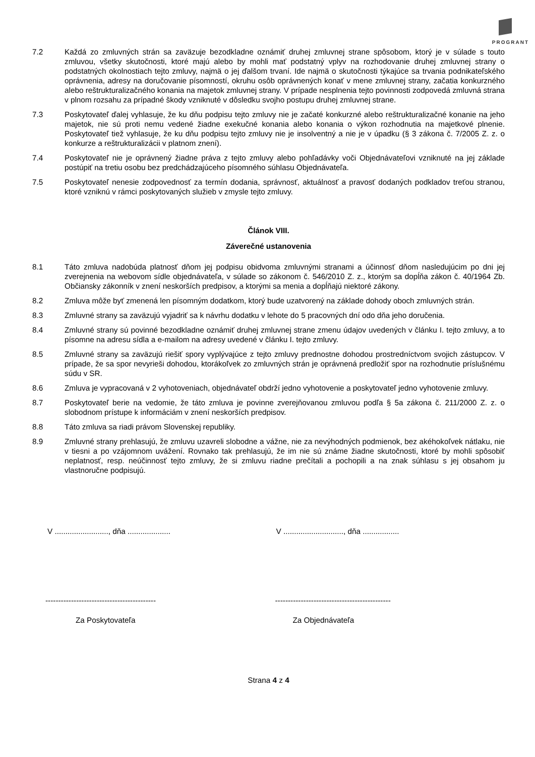PROGRANT
7.2 Každá zo zmluvných strán sa zaväzuje bezodkladne oznámiť druhej zmluvnej strane spôsobom, ktorý je v súlade s touto zmluvou, všetky skutočnosti, ktoré majú alebo by mohli mať podstatný vplyv na rozhodovanie druhej zmluvnej strany o podstatných okolnostiach tejto zmluvy, najmä o jej ďalšom trvaní. Ide najmä o skutočnosti týkajúce sa trvania podnikateľského oprávnenia, adresy na doručovanie písomností, okruhu osôb oprávnených konať v mene zmluvnej strany, začatia konkurzného alebo reštrukturalizačného konania na majetok zmluvnej strany. V prípade nesplnenia tejto povinnosti zodpovedá zmluvná strana v plnom rozsahu za prípadné škody vzniknuté v dôsledku svojho postupu druhej zmluvnej strane.
7.3 Poskytovateľ ďalej vyhlasuje, že ku dňu podpisu tejto zmluvy nie je začaté konkurzné alebo reštrukturalizačné konanie na jeho majetok, nie sú proti nemu vedené žiadne exekučné konania alebo konania o výkon rozhodnutia na majetkové plnenie. Poskytovateľ tiež vyhlasuje, že ku dňu podpisu tejto zmluvy nie je insolventný a nie je v úpadku (§ 3 zákona č. 7/2005 Z. z. o konkurze a reštrukturalizácii v platnom znení).
7.4 Poskytovateľ nie je oprávnený žiadne práva z tejto zmluvy alebo pohľadávky voči Objednávateľovi vzniknuté na jej základe postúpiť na tretiu osobu bez predchádzajúceho písomného súhlasu Objednávateľa.
7.5 Poskytovateľ nenesie zodpovednosť za termín dodania, správnosť, aktuálnosť a pravosť dodaných podkladov treťou stranou, ktoré vzniknú v rámci poskytovaných služieb v zmysle tejto zmluvy.
Článok VIII.
Záverečné ustanovenia
8.1 Táto zmluva nadobúda platnosť dňom jej podpisu obidvoma zmluvnými stranami a účinnosť dňom nasledujúcim po dni jej zverejnenia na webovom sídle objednávateľa, v súlade so zákonom č. 546/2010 Z. z., ktorým sa dopĺňa zákon č. 40/1964 Zb. Občiansky zákonník v znení neskorších predpisov, a ktorými sa menia a dopĺňajú niektoré zákony.
8.2 Zmluva môže byť zmenená len písomným dodatkom, ktorý bude uzatvorený na základe dohody oboch zmluvných strán.
8.3 Zmluvné strany sa zaväzujú vyjadriť sa k návrhu dodatku v lehote do 5 pracovných dní odo dňa jeho doručenia.
8.4 Zmluvné strany sú povinné bezodkladne oznámiť druhej zmluvnej strane zmenu údajov uvedených v článku I. tejto zmluvy, a to písomne na adresu sídla a e-mailom na adresy uvedené v článku I. tejto zmluvy.
8.5 Zmluvné strany sa zaväzujú riešiť spory vyplývajúce z tejto zmluvy prednostne dohodou prostredníctvom svojich zástupcov. V prípade, že sa spor nevyrieši dohodou, ktorákoľvek zo zmluvných strán je oprávnená predložiť spor na rozhodnutie príslušnému súdu v SR.
8.6 Zmluva je vypracovaná v 2 vyhotoveniach, objednávateľ obdrží jedno vyhotovenie a poskytovateľ jedno vyhotovenie zmluvy.
8.7 Poskytovateľ berie na vedomie, že táto zmluva je povinne zverejňovanou zmluvou podľa § 5a zákona č. 211/2000 Z. z. o slobodnom prístupe k informáciám v znení neskorších predpisov.
8.8 Táto zmluva sa riadi právom Slovenskej republiky.
8.9 Zmluvné strany prehlasujú, že zmluvu uzavreli slobodne a vážne, nie za nevýhodných podmienok, bez akéhokoľvek nátlaku, nie v tiesni a po vzájomnom uvážení. Rovnako tak prehlasujú, že im nie sú známe žiadne skutočnosti, ktoré by mohli spôsobiť neplatnosť, resp. neúčinnosť tejto zmluvy, že si zmluvu riadne prečítali a pochopili a na znak súhlasu s jej obsahom ju vlastnoručne podpisujú.
V ........................., dňa ....................
V ............................, dňa .................
------------------------------------------- ---------------------------------------------
Za Poskytovateľa Za Objednávateľa
Strana 4 z 4